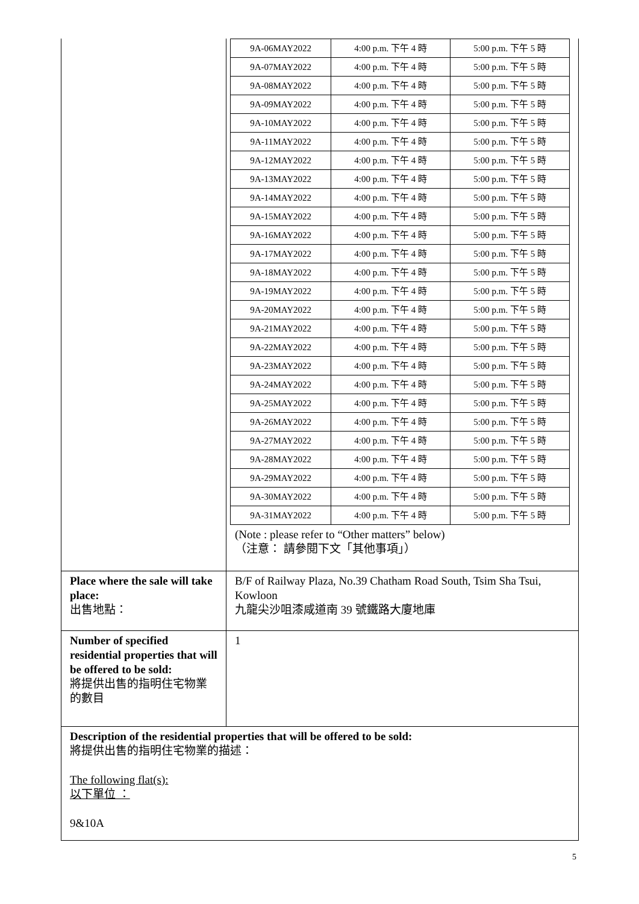| | / 9A-06MAY2022 / 4:00 p.m. 下午 4 時 / 5:00 p.m. 下午 5 時 / / 9A-07MAY2022 / 4:00 p.m. 下午 4 時 / 5:00 p.m. 下午 5 時 / / 9A-08MAY2022 / 4:00 p.m. 下午 4 時 / 5:00 p.m. 下午 5 時 / / 9A-09MAY2022 / 4:00 p.m. 下午 4 時 / 5:00 p.m. 下午 5 時 / / 9A-10MAY2022 / 4:00 p.m. 下午 4 時 / 5:00 p.m. 下午 5 時 / / 9A-11MAY2022 / 4:00 p.m. 下午 4 時 / 5:00 p.m. 下午 5 時 / / 9A-12MAY2022 / 4:00 p.m. 下午 4 時 / 5:00 p.m. 下午 5 時 / / 9A-13MAY2022 / 4:00 p.m. 下午 4 時 / 5:00 p.m. 下午 5 時 / / 9A-14MAY2022 / 4:00 p.m. 下午 4 時 / 5:00 p.m. 下午 5 時 / / 9A-15MAY2022 / 4:00 p.m. 下午 4 時 / 5:00 p.m. 下午 5 時 / / 9A-16MAY2022 / 4:00 p.m. 下午 4 時 / 5:00 p.m. 下午 5 時 / / 9A-17MAY2022 / 4:00 p.m. 下午 4 時 / 5:00 p.m. 下午 5 時 / / 9A-18MAY2022 / 4:00 p.m. 下午 4 時 / 5:00 p.m. 下午 5 時 / / 9A-19MAY2022 / 4:00 p.m. 下午 4 時 / 5:00 p.m. 下午 5 時 / / 9A-20MAY2022 / 4:00 p.m. 下午 4 時 / 5:00 p.m. 下午 5 時 / / 9A-21MAY2022 / 4:00 p.m. 下午 4 時 / 5:00 p.m. 下午 5 時 / / 9A-22MAY2022 / 4:00 p.m. 下午 4 時 / 5:00 p.m. 下午 5 時 / / 9A-23MAY2022 / 4:00 p.m. 下午 4 時 / 5:00 p.m. 下午 5 時 / / 9A-24MAY2022 / 4:00 p.m. 下午 4 時 / 5:00 p.m. 下午 5 時 / / 9A-25MAY2022 / 4:00 p.m. 下午 4 時 / 5:00 p.m. 下午 5 時 / / 9A-26MAY2022 / 4:00 p.m. 下午 4 時 / 5:00 p.m. 下午 5 時 / / 9A-27MAY2022 / 4:00 p.m. 下午 4 時 / 5:00 p.m. 下午 5 時 / / 9A-28MAY2022 / 4:00 p.m. 下午 4 時 / 5:00 p.m. 下午 5 時 / / 9A-29MAY2022 / 4:00 p.m. 下午 4 時 / 5:00 p.m. 下午 5 時 / / 9A-30MAY2022 / 4:00 p.m. 下午 4 時 / 5:00 p.m. 下午 5 時 / / 9A-31MAY2022 / 4:00 p.m. 下午 4 時 / 5:00 p.m. 下午 5 時 / (Note : please refer to “Other matters” below) （注意： 請參閱下文「其他事項」） |
| Place where the sale will take place: 出售地點： | B/F of Railway Plaza, No.39 Chatham Road South, Tsim Sha Tsui, Kowloon 九龍尖沙咀漆咸道南 39 號鐵路大廈地庫 |
| Number of specified residential properties that will be offered to be sold: 將提供出售的指明住宅物業的數目 | 1 |
| Description of the residential properties that will be offered to be sold: 將提供出售的指明住宅物業的描述： The following flat(s): 以下單位 ： 9&10A | |
5